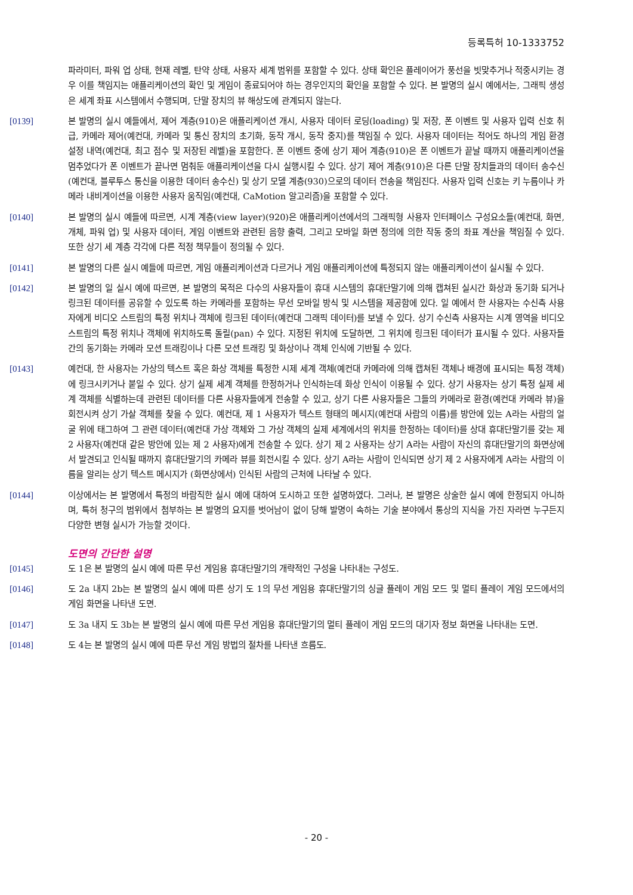등록특허 10-1333752
파라미터, 파워 업 상태, 현재 레벨, 탄약 상태, 사용자 세계 범위를 포함할 수 있다. 상태 확인은 플레이어가 풍선을 빗맞추거나 적중시키는 경우 이를 책임지는 애플리케이션의 확인 및 게임이 종료되어야 하는 경우인지의 확인을 포함할 수 있다. 본 발명의 실시 예에서는, 그래픽 생성은 세계 좌표 시스템에서 수행되며, 단말 장치의 뷰 해상도에 관계되지 않는다.
[0139] 본 발명의 실시 예들에서, 제어 계층(910)은 애플리케이션 개시, 사용자 데이터 로딩(loading) 및 저장, 폰 이벤트 및 사용자 입력 신호 취급, 카메라 제어(예컨대, 카메라 및 통신 장치의 초기화, 동작 개시, 동작 중지)를 책임질 수 있다. 사용자 데이터는 적어도 하나의 게임 환경 설정 내역(예컨대, 최고 점수 및 저장된 레벨)을 포함한다. 폰 이벤트 중에 상기 제어 계층(910)은 폰 이벤트가 끝날 때까지 애플리케이션을 멈추었다가 폰 이벤트가 끝나면 멈춰둔 애플리케이션을 다시 실행시킬 수 있다. 상기 제어 계층(910)은 다른 단말 장치들과의 데이터 송수신(예컨대, 블루투스 통신을 이용한 데이터 송수신) 및 상기 모델 계층(930)으로의 데이터 전송을 책임진다. 사용자 입력 신호는 키 누름이나 카메라 내비게이션을 이용한 사용자 움직임(예컨대, CaMotion 알고리즘)을 포함할 수 있다.
[0140] 본 발명의 실시 예들에 따르면, 시계 계층(view layer)(920)은 애플리케이션에서의 그래픽형 사용자 인터페이스 구성요소들(예컨대, 화면, 개체, 파워 업) 및 사용자 데이터, 게임 이벤트와 관련된 음향 출력, 그리고 모바일 화면 정의에 의한 작동 중의 좌표 계산을 책임질 수 있다. 또한 상기 세 계층 각각에 다른 적정 책무들이 정의될 수 있다.
[0141] 본 발명의 다른 실시 예들에 따르면, 게임 애플리케이션과 다르거나 게임 애플리케이션에 특정되지 않는 애플리케이션이 실시될 수 있다.
[0142] 본 발명의 일 실시 예에 따르면, 본 발명의 목적은 다수의 사용자들이 휴대 시스템의 휴대단말기에 의해 캡쳐된 실시간 화상과 동기화 되거나 링크된 데이터를 공유할 수 있도록 하는 카메라를 포함하는 무선 모바일 방식 및 시스템을 제공함에 있다. 일 예에서 한 사용자는 수신측 사용자에게 비디오 스트림의 특정 위치나 객체에 링크된 데이터(예컨대 그래픽 데이터)를 보낼 수 있다. 상기 수신측 사용자는 시계 영역을 비디오 스트림의 특정 위치나 객체에 위치하도록 돌릴(pan) 수 있다. 지정된 위치에 도달하면, 그 위치에 링크된 데이터가 표시될 수 있다. 사용자들 간의 동기화는 카메라 모션 트래킹이나 다른 모션 트래킹 및 화상이나 객체 인식에 기반될 수 있다.
[0143] 예컨대, 한 사용자는 가상의 텍스트 혹은 화상 객체를 특정한 시제 세계 객체(예컨대 카메라에 의해 캡쳐된 객체나 배경에 표시되는 특정 객체)에 링크시키거나 붙일 수 있다. 상기 실제 세계 객체를 한정하거나 인식하는데 화상 인식이 이용될 수 있다. 상기 사용자는 상기 특정 실제 세계 객체를 식별하는데 관련된 데이터를 다른 사용자들에게 전송할 수 있고, 상기 다른 사용자들은 그들의 카메라로 환경(예컨대 카메라 뷰)을 회전시켜 상기 가살 객체를 찾을 수 있다. 예컨대, 제 1 사용자가 텍스트 형태의 메시지(예컨대 사람의 이름)를 방안에 있는 A라는 사람의 얼굴 위에 태그하여 그 관련 데이터(예컨대 가상 객체와 그 가상 객체의 실제 세계에서의 위치를 한정하는 데이터)를 상대 휴대단말기를 갖는 제 2 사용자(예컨대 같은 방안에 있는 제 2 사용자)에게 전송할 수 있다. 상기 제 2 사용자는 상기 A라는 사람이 자신의 휴대단말기의 화면상에서 발견되고 인식될 때까지 휴대단말기의 카메라 뷰를 회전시킬 수 있다. 상기 A라는 사람이 인식되면 상기 제 2 사용자에게 A라는 사람의 이름을 알리는 상기 텍스트 메시지가 (화면상에서) 인식된 사람의 근처에 나타날 수 있다.
[0144] 이상에서는 본 발명에서 특정의 바람직한 실시 예에 대하여 도시하고 또한 설명하였다. 그러나, 본 발명은 상술한 실시 예에 한정되지 아니하며, 특허 청구의 범위에서 첨부하는 본 발명의 요지를 벗어남이 없이 당해 발명이 속하는 기술 분야에서 통상의 지식을 가진 자라면 누구든지 다양한 변형 실시가 가능할 것이다.
도면의 간단한 설명
[0145] 도 1은 본 발명의 실시 예에 따른 무선 게임용 휴대단말기의 개략적인 구성을 나타내는 구성도.
[0146] 도 2a 내지 2b는 본 발명의 실시 예에 따른 상기 도 1의 무선 게임용 휴대단말기의 싱글 플레이 게임 모드 및 멀티 플레이 게임 모드에서의 게임 화면을 나타낸 도면.
[0147] 도 3a 내지 도 3b는 본 발명의 실시 예에 따른 무선 게임용 휴대단말기의 멀티 플레이 게임 모드의 대기자 정보 화면을 나타내는 도면.
[0148] 도 4는 본 발명의 실시 예에 따른 무선 게임 방법의 절차를 나타낸 흐름도.
- 20 -